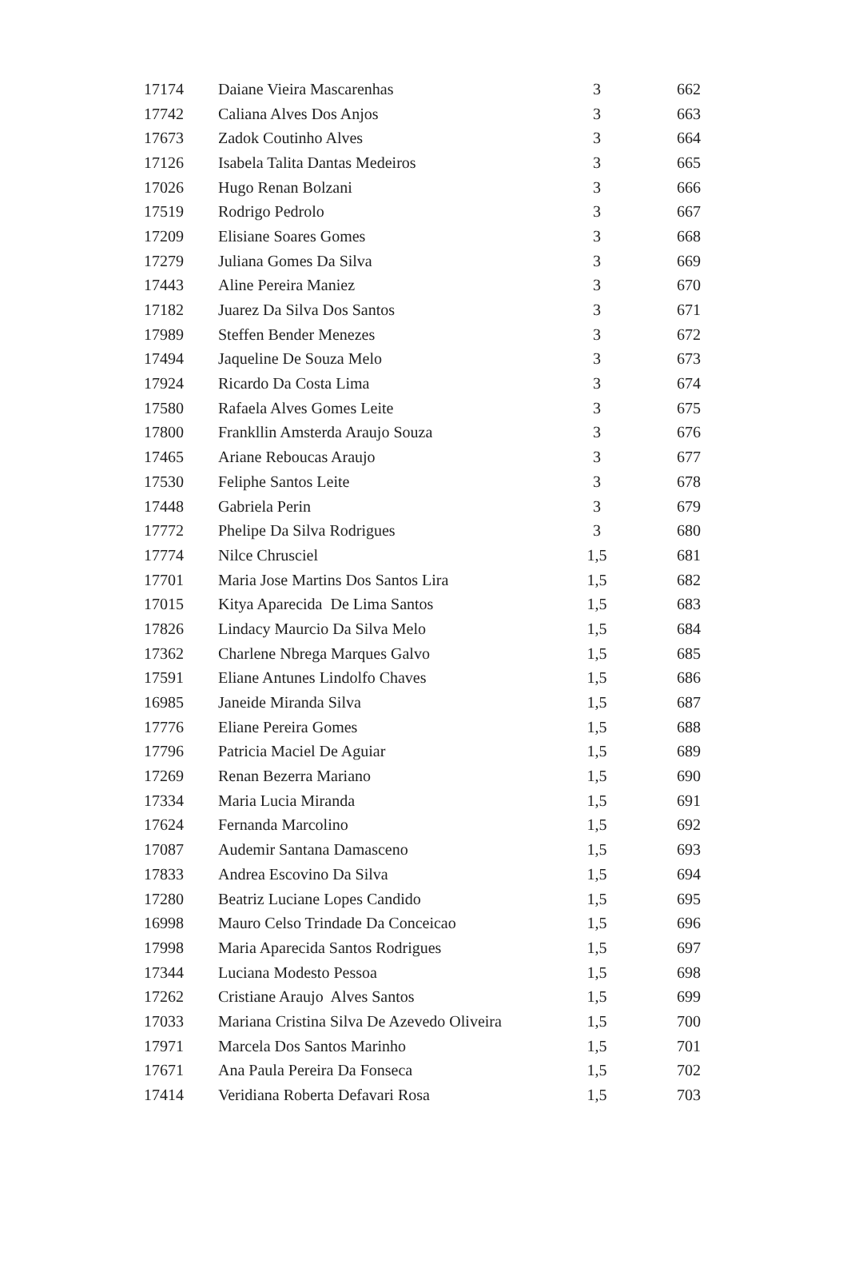| 17174 | Daiane Vieira Mascarenhas | 3 | 662 |
| 17742 | Caliana Alves Dos Anjos | 3 | 663 |
| 17673 | Zadok Coutinho Alves | 3 | 664 |
| 17126 | Isabela Talita Dantas Medeiros | 3 | 665 |
| 17026 | Hugo Renan Bolzani | 3 | 666 |
| 17519 | Rodrigo Pedrolo | 3 | 667 |
| 17209 | Elisiane Soares Gomes | 3 | 668 |
| 17279 | Juliana Gomes Da Silva | 3 | 669 |
| 17443 | Aline Pereira Maniez | 3 | 670 |
| 17182 | Juarez Da Silva Dos Santos | 3 | 671 |
| 17989 | Steffen Bender Menezes | 3 | 672 |
| 17494 | Jaqueline De Souza Melo | 3 | 673 |
| 17924 | Ricardo Da Costa Lima | 3 | 674 |
| 17580 | Rafaela Alves Gomes Leite | 3 | 675 |
| 17800 | Frankllin Amsterda Araujo Souza | 3 | 676 |
| 17465 | Ariane Reboucas Araujo | 3 | 677 |
| 17530 | Feliphe Santos Leite | 3 | 678 |
| 17448 | Gabriela Perin | 3 | 679 |
| 17772 | Phelipe Da Silva Rodrigues | 3 | 680 |
| 17774 | Nilce Chrusciel | 1,5 | 681 |
| 17701 | Maria Jose Martins Dos Santos Lira | 1,5 | 682 |
| 17015 | Kitya Aparecida De Lima Santos | 1,5 | 683 |
| 17826 | Lindacy Maurcio Da Silva Melo | 1,5 | 684 |
| 17362 | Charlene Nbrega Marques Galvo | 1,5 | 685 |
| 17591 | Eliane Antunes Lindolfo Chaves | 1,5 | 686 |
| 16985 | Janeide Miranda Silva | 1,5 | 687 |
| 17776 | Eliane Pereira Gomes | 1,5 | 688 |
| 17796 | Patricia Maciel De Aguiar | 1,5 | 689 |
| 17269 | Renan Bezerra Mariano | 1,5 | 690 |
| 17334 | Maria Lucia Miranda | 1,5 | 691 |
| 17624 | Fernanda Marcolino | 1,5 | 692 |
| 17087 | Audemir Santana Damasceno | 1,5 | 693 |
| 17833 | Andrea Escovino Da Silva | 1,5 | 694 |
| 17280 | Beatriz Luciane Lopes Candido | 1,5 | 695 |
| 16998 | Mauro Celso Trindade Da Conceicao | 1,5 | 696 |
| 17998 | Maria Aparecida Santos Rodrigues | 1,5 | 697 |
| 17344 | Luciana Modesto Pessoa | 1,5 | 698 |
| 17262 | Cristiane Araujo Alves Santos | 1,5 | 699 |
| 17033 | Mariana Cristina Silva De Azevedo Oliveira | 1,5 | 700 |
| 17971 | Marcela Dos Santos Marinho | 1,5 | 701 |
| 17671 | Ana Paula Pereira Da Fonseca | 1,5 | 702 |
| 17414 | Veridiana Roberta Defavari Rosa | 1,5 | 703 |